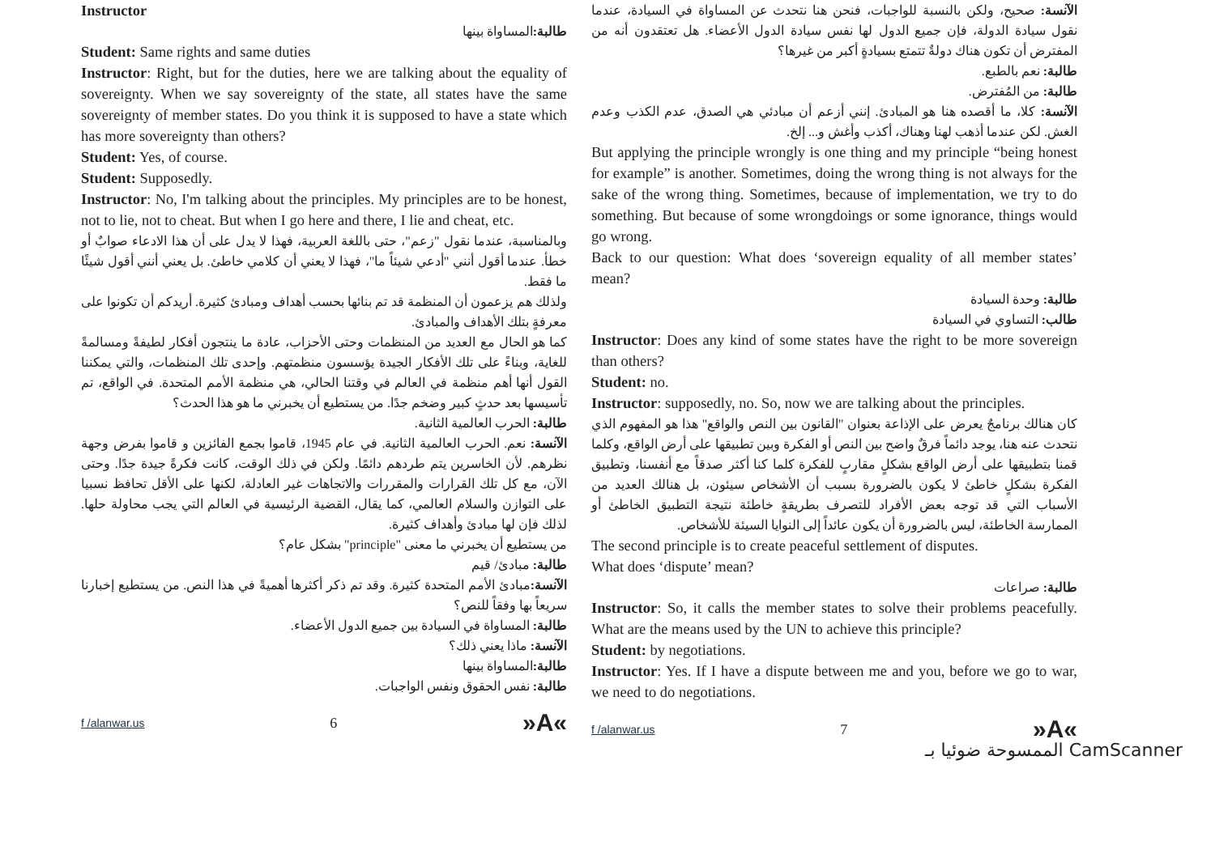Instructor
طالبة: المساواة بينها
Student: Same rights and same duties
Instructor: Right, but for the duties, here we are talking about the equality of sovereignty. When we say sovereignty of the state, all states have the same sovereignty of member states. Do you think it is supposed to have a state which has more sovereignty than others?
Student: Yes, of course.
Student: Supposedly.
Instructor: No, I'm talking about the principles. My principles are to be honest, not to lie, not to cheat. But when I go here and there, I lie and cheat, etc.
وبالمناسبة، عندما نقول "زعم"، حتى باللغة العربية، فهذا لا يدل على أن هذا الادعاء صوابٌ أو خطأ. عندما أقول أنني "أدعي شيئاً ما"، فهذا لا يعني أن كلامي خاطئ. بل يعني أنني أقول شيئًا ما فقط.
ولذلك هم يزعمون أن المنظمة قد تم بنائها بحسب أهداف ومبادئ كثيرة. أريدكم أن تكونوا على معرفةٍ بتلك الأهداف والمبادئ.
كما هو الحال مع العديد من المنظمات وحتى الأحزاب، عادة ما ينتجون أفكار لطيفةً ومسالمةً للغاية، وبناءً على تلك الأفكار الجيدة يؤسسون منظمتهم. وإحدى تلك المنظمات، والتي يمكننا القول أنها أهم منظمة في العالم في وقتنا الحالي، هي منظمة الأمم المتحدة. في الواقع، تم تأسيسها بعد حدثٍ كبير وضخم جدًا. من يستطيع أن يخبرني ما هو هذا الحدث؟
طالبة: الحرب العالمية الثانية.
الآنسة: نعم. الحرب العالمية الثانية. في عام 1945، قاموا بجمع الفائزين و قاموا بفرض وجهة نظرهم. لأن الخاسرين يتم طردهم دائمًا. ولكن في ذلك الوقت، كانت فكرةً جيدة جدًا. وحتى الآن، مع كل تلك القرارات والمقررات والاتجاهات غير العادلة، لكنها على الأقل تحافظ نسبيا على التوازن والسلام العالمي، كما يقال، القضية الرئيسية في العالم التي يجب محاولة حلها. لذلك فإن لها مبادئ وأهداف كثيرة.
من يستطيع أن يخبرني ما معنى "principle" بشكل عام؟
طالبة: مبادئ/ قيم
الآنسة: مبادئ الأمم المتحدة كثيرة. وقد تم ذكر أكثرها أهميةً في هذا النص. من يستطيع إخبارنا سريعاً بها وفقاً للنص؟
طالبة: المساواة في السيادة بين جميع الدول الأعضاء.
الآنسة: ماذا يعني ذلك؟
طالبة: المساواة بينها
طالبة: نفس الحقوق ونفس الواجبات.
f /alanwar.us 6 »A«
الآنسة: صحيح، ولكن بالنسبة للواجبات، فنحن هنا نتحدث عن المساواة في السيادة، عندما نقول سيادة الدولة، فإن جميع الدول لها نفس سيادة الدول الأعضاء. هل تعتقدون أنه من المفترض أن تكون هناك دولةٌ تتمتع بسيادةٍ أكبر من غيرها؟
طالبة: نعم بالطبع.
طالبة: من المُفترض.
الآنسة: كلا، ما أقصده هنا هو المبادئ. إنني أزعم أن مبادئي هي الصدق، عدم الكذب وعدم الغش. لكن عندما أذهب لهنا وهناك، أكذب وأغش و... إلخ.
But applying the principle wrongly is one thing and my principle “being honest for example” is another. Sometimes, doing the wrong thing is not always for the sake of the wrong thing. Sometimes, because of implementation, we try to do something. But because of some wrongdoings or some ignorance, things would go wrong.
Back to our question: What does ‘sovereign equality of all member states’ mean?
طالبة: وحدة السيادة
طالب: التساوي في السيادة
Instructor: Does any kind of some states have the right to be more sovereign than others?
Student: no.
Instructor: supposedly, no. So, now we are talking about the principles.
كان هنالك برنامجٌ يعرض على الإذاعة بعنوان "القانون بين النص والواقع" هذا هو المفهوم الذي نتحدث عنه هنا، يوجد دائماً فرقٌ واضح بين النص أو الفكرة وبين تطبيقها على أرض الواقع، وكلما قمنا بتطبيقها على أرض الواقع بشكلٍ مقاربٍ للفكرة كلما كنا أكثر صدقاً مع أنفسنا، وتطبيق الفكرة بشكلٍ خاطئ لا يكون بالضرورة بسبب أن الأشخاص سيئون، بل هنالك العديد من الأسباب التي قد توجه بعض الأفراد للتصرف بطريقةٍ خاطئة نتيجة التطبيق الخاطئ أو الممارسة الخاطئة، ليس بالضرورة أن يكون عائداً إلى النوايا السيئة للأشخاص.
The second principle is to create peaceful settlement of disputes.
What does ‘dispute’ mean?
طالبة: صراعات
Instructor: So, it calls the member states to solve their problems peacefully. What are the means used by the UN to achieve this principle?
Student: by negotiations.
Instructor: Yes. If I have a dispute between me and you, before we go to war, we need to do negotiations.
f /alanwar.us 7 »A«
الممسوحة ضوئيا بـ CamScanner